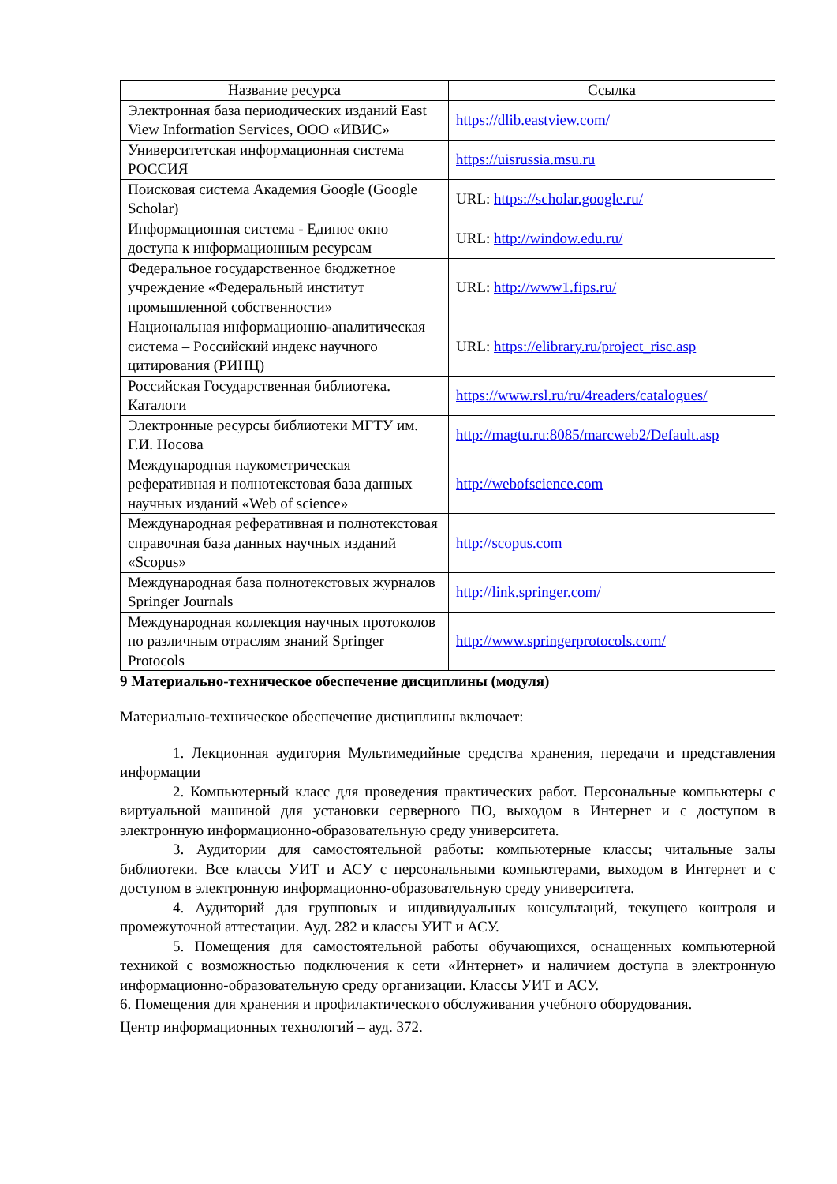| Название ресурса | Ссылка |
| --- | --- |
| Электронная база периодических изданий East View Information Services, ООО «ИВИС» | https://dlib.eastview.com/ |
| Университетская информационная система РОССИЯ | https://uisrussia.msu.ru |
| Поисковая система Академия Google (Google Scholar) | URL: https://scholar.google.ru/ |
| Информационная система - Единое окно доступа к информационным ресурсам | URL: http://window.edu.ru/ |
| Федеральное государственное бюджетное учреждение «Федеральный институт промышленной собственности» | URL: http://www1.fips.ru/ |
| Национальная информационно-аналитическая система – Российский индекс научного цитирования (РИНЦ) | URL: https://elibrary.ru/project_risc.asp |
| Российская Государственная библиотека. Каталоги | https://www.rsl.ru/ru/4readers/catalogues/ |
| Электронные ресурсы библиотеки МГТУ им. Г.И. Носова | http://magtu.ru:8085/marcweb2/Default.asp |
| Международная наукометрическая реферативная и полнотекстовая база данных научных изданий «Web of science» | http://webofscience.com |
| Международная реферативная и полнотекстовая справочная база данных научных изданий «Scopus» | http://scopus.com |
| Международная база полнотекстовых журналов Springer Journals | http://link.springer.com/ |
| Международная коллекция научных протоколов по различным отраслям знаний Springer Protocols | http://www.springerprotocols.com/ |
9 Материально-техническое обеспечение дисциплины (модуля)
Материально-техническое обеспечение дисциплины включает:
1. Лекционная аудитория Мультимедийные средства хранения, передачи и представления информации
2. Компьютерный класс для проведения практических работ. Персональные компьютеры с виртуальной машиной для установки серверного ПО, выходом в Интернет и с доступом в электронную информационно-образовательную среду университета.
3. Аудитории для самостоятельной работы: компьютерные классы; читальные залы библиотеки. Все классы УИТ и АСУ с персональными компьютерами, выходом в Интернет и с доступом в электронную информационно-образовательную среду университета.
4. Аудиторий для групповых и индивидуальных консультаций, текущего контроля и промежуточной аттестации. Ауд. 282 и классы УИТ и АСУ.
5. Помещения для самостоятельной работы обучающихся, оснащенных компьютерной техникой с возможностью подключения к сети «Интернет» и наличием доступа в электронную информационно-образовательную среду организации. Классы УИТ и АСУ.
6. Помещения для хранения и профилактического обслуживания учебного оборудования.
Центр информационных технологий – ауд. 372.